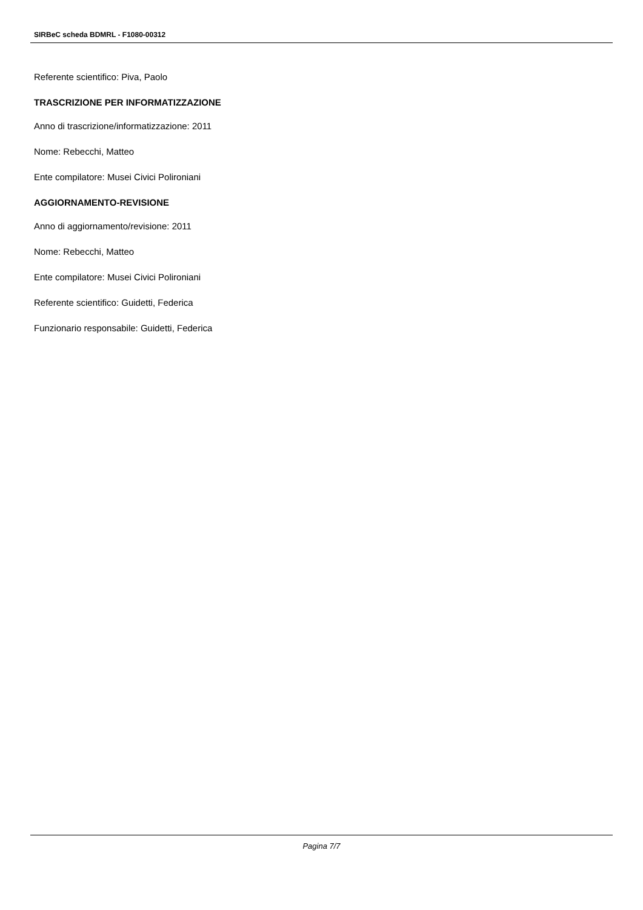SIRBeC scheda BDMRL - F1080-00312
Referente scientifico: Piva, Paolo
TRASCRIZIONE PER INFORMATIZZAZIONE
Anno di trascrizione/informatizzazione: 2011
Nome: Rebecchi, Matteo
Ente compilatore: Musei Civici Polironiani
AGGIORNAMENTO-REVISIONE
Anno di aggiornamento/revisione: 2011
Nome: Rebecchi, Matteo
Ente compilatore: Musei Civici Polironiani
Referente scientifico: Guidetti, Federica
Funzionario responsabile: Guidetti, Federica
Pagina 7/7